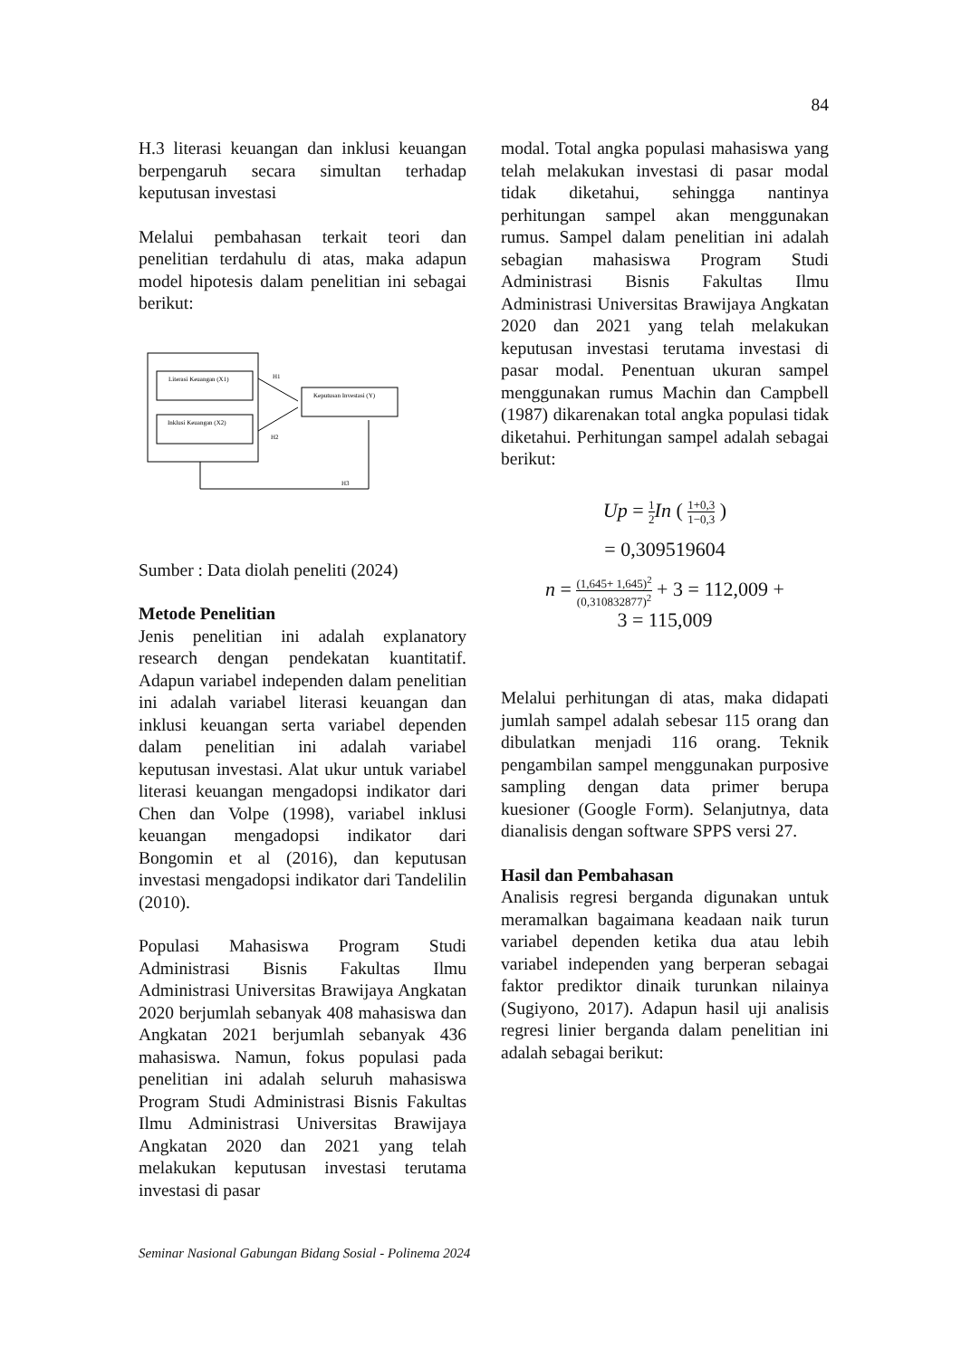84
H.3 literasi keuangan dan inklusi keuangan berpengaruh secara simultan terhadap keputusan investasi
Melalui pembahasan terkait teori dan penelitian terdahulu di atas, maka adapun model hipotesis dalam penelitian ini sebagai berikut:
Literasi Keuangan (X1)
Inklusi Keuangan (X2)
Keputusan Investasi (Y)
H1
H2
H3
Sumber : Data diolah peneliti (2024)
Metode Penelitian
Jenis penelitian ini adalah explanatory research dengan pendekatan kuantitatif. Adapun variabel independen dalam penelitian ini adalah variabel literasi keuangan dan inklusi keuangan serta variabel dependen dalam penelitian ini adalah variabel keputusan investasi. Alat ukur untuk variabel literasi keuangan mengadopsi indikator dari Chen dan Volpe (1998), variabel inklusi keuangan mengadopsi indikator dari Bongomin et al (2016), dan keputusan investasi mengadopsi indikator dari Tandelilin (2010).
Populasi Mahasiswa Program Studi Administrasi Bisnis Fakultas Ilmu Administrasi Universitas Brawijaya Angkatan 2020 berjumlah sebanyak 408 mahasiswa dan Angkatan 2021 berjumlah sebanyak 436 mahasiswa. Namun, fokus populasi pada penelitian ini adalah seluruh mahasiswa Program Studi Administrasi Bisnis Fakultas Ilmu Administrasi Universitas Brawijaya Angkatan 2020 dan 2021 yang telah melakukan keputusan investasi terutama investasi di pasar
modal. Total angka populasi mahasiswa yang telah melakukan investasi di pasar modal tidak diketahui, sehingga nantinya perhitungan sampel akan menggunakan rumus. Sampel dalam penelitian ini adalah sebagian mahasiswa Program Studi Administrasi Bisnis Fakultas Ilmu Administrasi Universitas Brawijaya Angkatan 2020 dan 2021 yang telah melakukan keputusan investasi terutama investasi di pasar modal. Penentuan ukuran sampel menggunakan rumus Machin dan Campbell (1987) dikarenakan total angka populasi tidak diketahui. Perhitungan sampel adalah sebagai berikut:
Up = 1 2 In ( 1+0,3 1−0,3 )
= 0,309519604
n = (1,645+ 1,645)<sup>2</sup> (0,310832877)<sup>2</sup> + 3 = 112,009 +
3 = 115,009
Melalui perhitungan di atas, maka didapati jumlah sampel adalah sebesar 115 orang dan dibulatkan menjadi 116 orang. Teknik pengambilan sampel menggunakan purposive sampling dengan data primer berupa kuesioner (Google Form). Selanjutnya, data dianalisis dengan software SPPS versi 27.
Hasil dan Pembahasan
Analisis regresi berganda digunakan untuk meramalkan bagaimana keadaan naik turun variabel dependen ketika dua atau lebih variabel independen yang berperan sebagai faktor prediktor dinaik turunkan nilainya (Sugiyono, 2017). Adapun hasil uji analisis regresi linier berganda dalam penelitian ini adalah sebagai berikut:
Seminar Nasional Gabungan Bidang Sosial - Polinema 2024